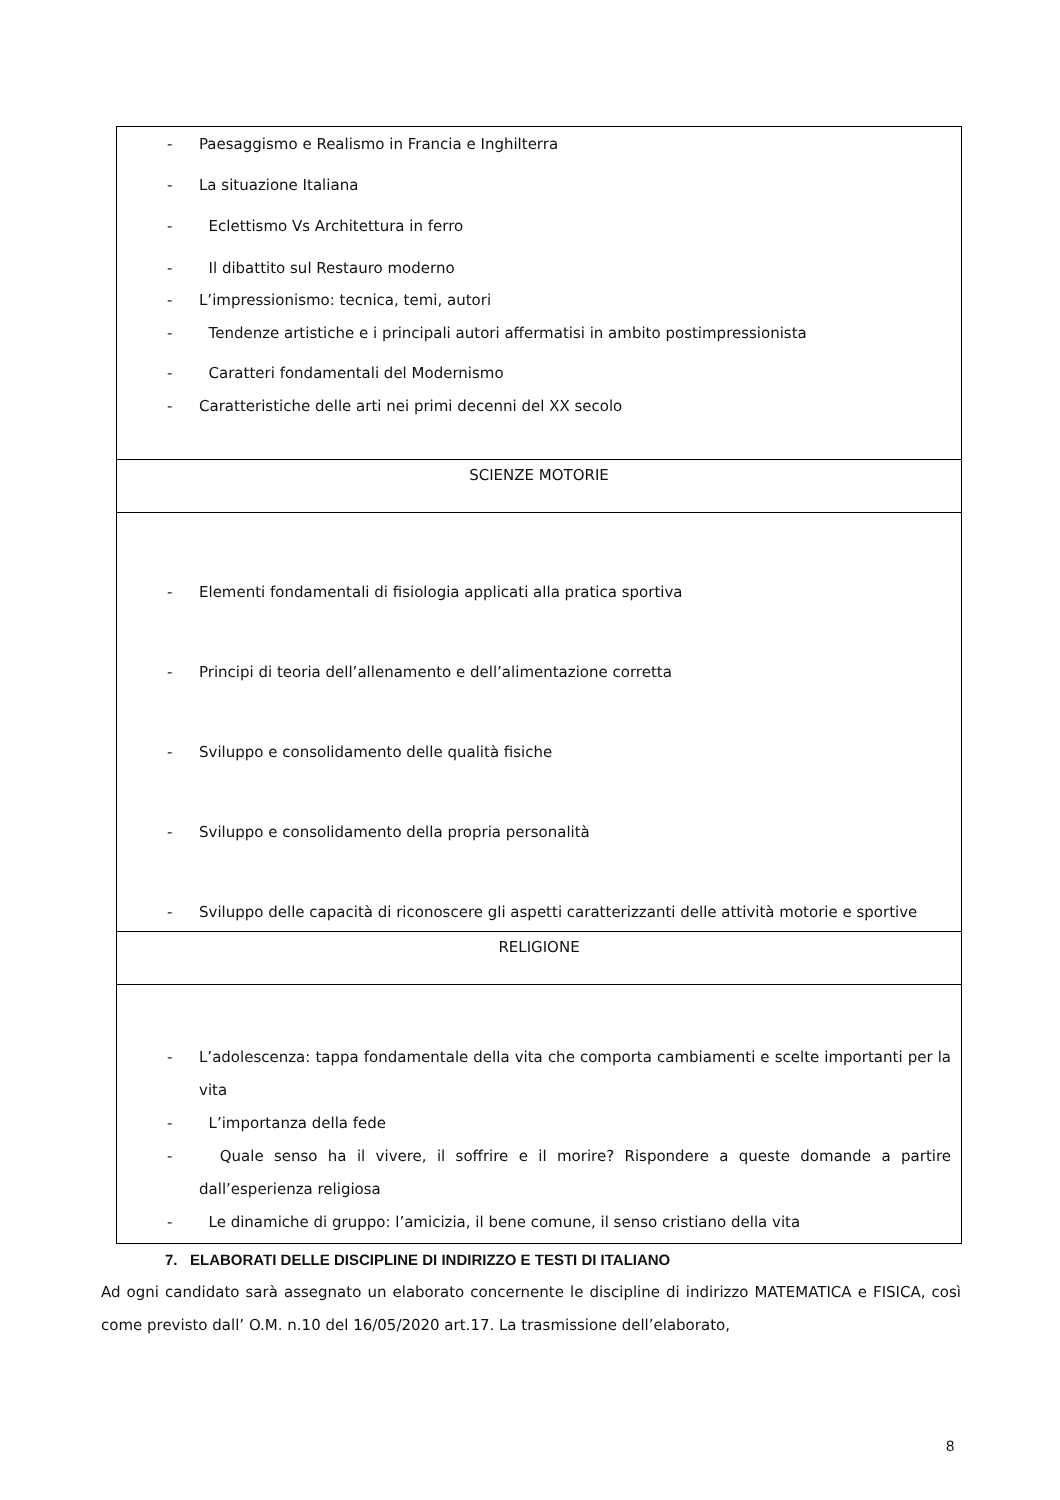| - Paesaggismo e Realismo in Francia e Inghilterra - La situazione Italiana - Eclettismo Vs Architettura in ferro - Il dibattito sul Restauro moderno - L’impressionismo: tecnica, temi, autori - Tendenze artistiche e i principali autori affermatisi in ambito postimpressionista - Caratteri fondamentali del Modernismo - Caratteristiche delle arti nei primi decenni del XX secolo |
| SCIENZE MOTORIE |
| - Elementi fondamentali di fisiologia applicati alla pratica sportiva - Principi di teoria dell’allenamento e dell’alimentazione corretta - Sviluppo e consolidamento delle qualità fisiche - Sviluppo e consolidamento della propria personalità - Sviluppo delle capacità di riconoscere gli aspetti caratterizzanti delle attività motorie e sportive |
| RELIGIONE |
| - L’adolescenza: tappa fondamentale della vita che comporta cambiamenti e scelte importanti per la vita - L’importanza della fede - Quale senso ha il vivere, il soffrire e il morire? Rispondere a queste domande a partire dall’esperienza religiosa - Le dinamiche di gruppo: l’amicizia, il bene comune, il senso cristiano della vita |
7. ELABORATI DELLE DISCIPLINE DI INDIRIZZO E TESTI DI ITALIANO
Ad ogni candidato sarà assegnato un elaborato concernente le discipline di indirizzo MATEMATICA e FISICA, così come previsto dall’ O.M. n.10 del 16/05/2020 art.17. La trasmissione dell’elaborato,
8